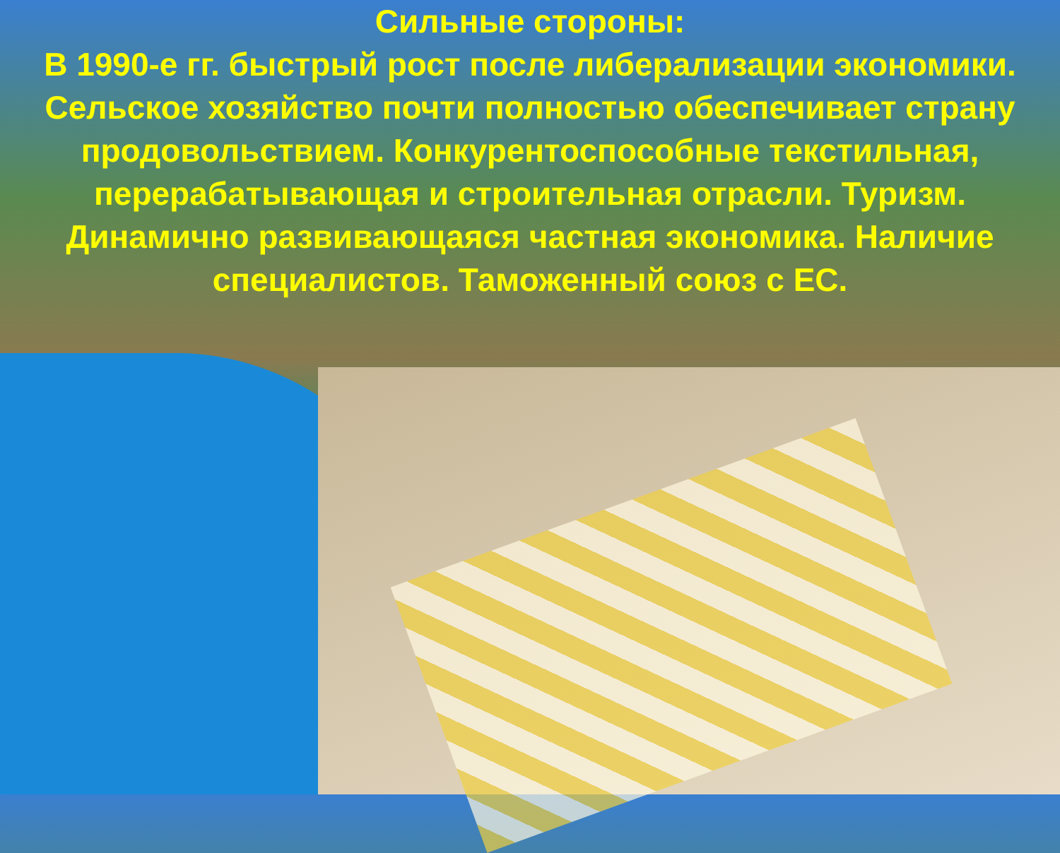Сильные стороны:
В 1990-е гг. быстрый рост после либерализации экономики. Сельское хозяйство почти полностью обеспечивает страну продовольствием. Конкурентоспособные текстильная, перерабатывающая и строительная отрасли. Туризм. Динамично развивающаяся частная экономика. Наличие специалистов. Таможенный союз с ЕС.